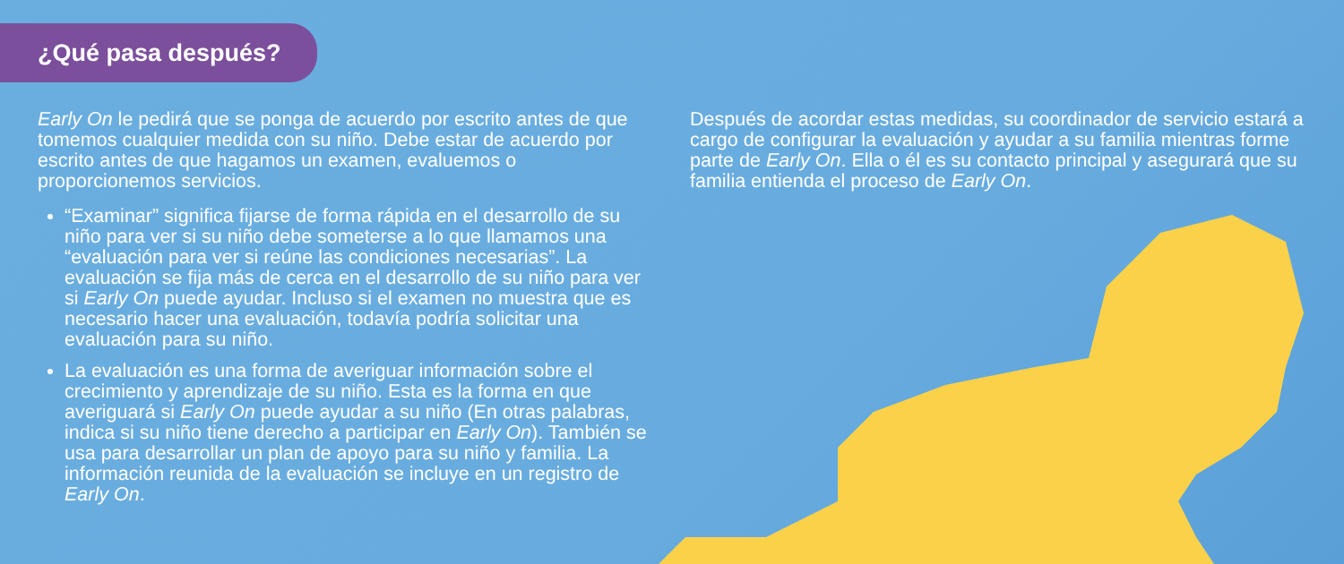¿Qué pasa después?
Early On le pedirá que se ponga de acuerdo por escrito antes de que tomemos cualquier medida con su niño. Debe estar de acuerdo por escrito antes de que hagamos un examen, evaluemos o proporcionemos servicios.
“Examinar” significa fijarse de forma rápida en el desarrollo de su niño para ver si su niño debe someterse a lo que llamamos una “evaluación para ver si reúne las condiciones necesarias”. La evaluación se fija más de cerca en el desarrollo de su niño para ver si Early On puede ayudar. Incluso si el examen no muestra que es necesario hacer una evaluación, todavía podría solicitar una evaluación para su niño.
La evaluación es una forma de averiguar información sobre el crecimiento y aprendizaje de su niño. Esta es la forma en que averiguará si Early On puede ayudar a su niño (En otras palabras, indica si su niño tiene derecho a participar en Early On). También se usa para desarrollar un plan de apoyo para su niño y familia. La información reunida de la evaluación se incluye en un registro de Early On.
Después de acordar estas medidas, su coordinador de servicio estará a cargo de configurar la evaluación y ayudar a su familia mientras forme parte de Early On. Ella o él es su contacto principal y asegurará que su familia entienda el proceso de Early On.